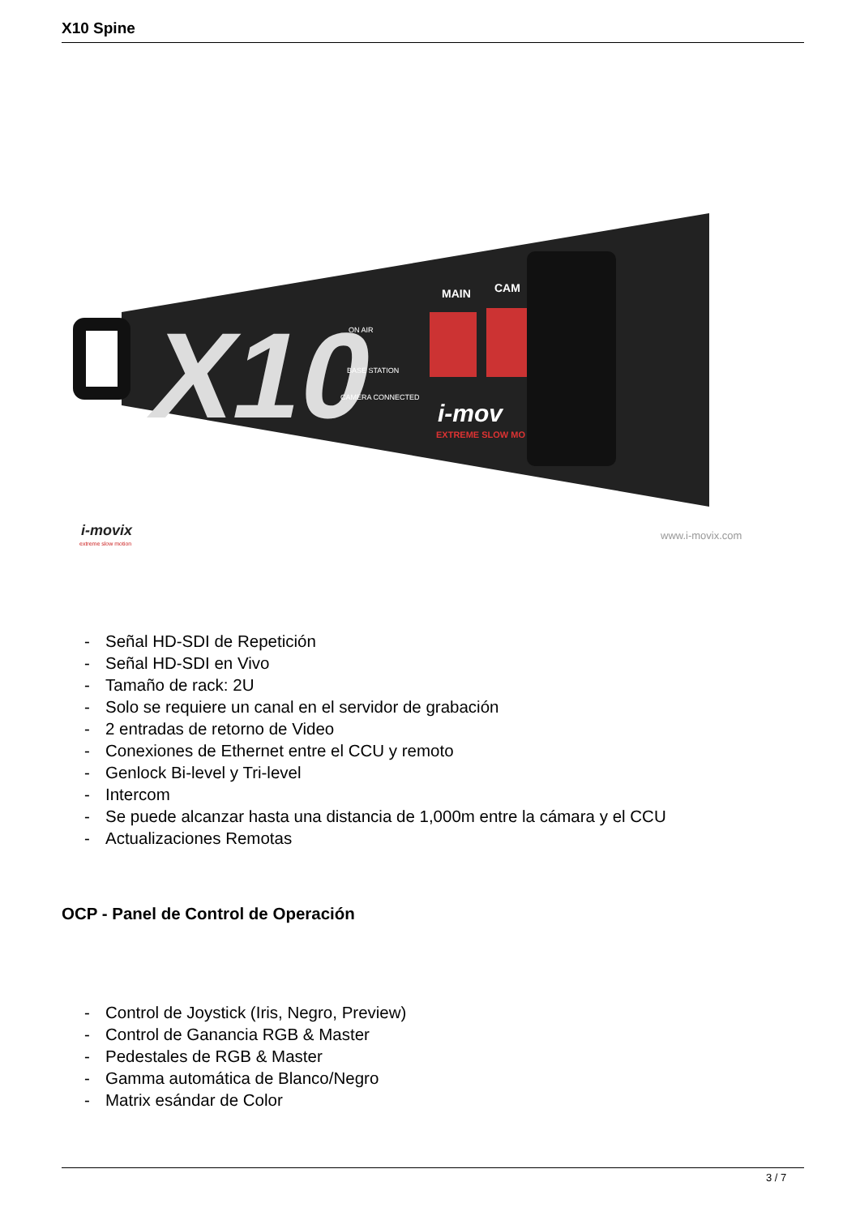X10 Spine
X10
ON AIR
BASE STATION
CAMERA CONNECTED
MAIN
CAM
i-mov
EXTREME SLOW MO
i-movix
extreme slow motion
www.i-movix.com
- Señal HD-SDI de Repetición
- Señal HD-SDI en Vivo
- Tamaño de rack: 2U
- Solo se requiere un canal en el servidor de grabación
- 2 entradas de retorno de Video
- Conexiones de Ethernet entre el CCU y remoto
- Genlock Bi-level y Tri-level
- Intercom
- Se puede alcanzar hasta una distancia de 1,000m entre la cámara y el CCU
- Actualizaciones Remotas
OCP - Panel de Control de Operación
- Control de Joystick (Iris, Negro, Preview)
- Control de Ganancia RGB & Master
- Pedestales de RGB & Master
- Gamma automática de Blanco/Negro
- Matrix esándar de Color
3 / 7